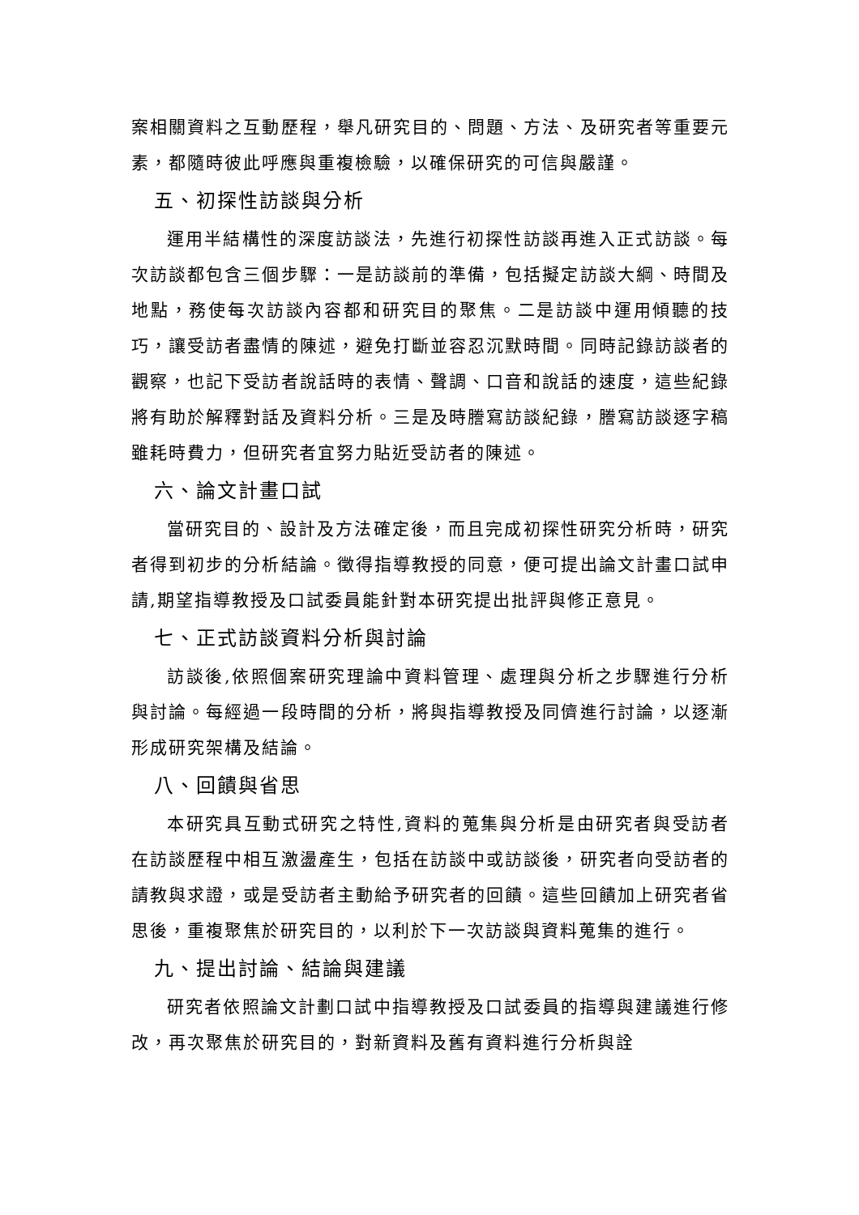案相關資料之互動歷程，舉凡研究目的、問題、方法、及研究者等重要元素，都隨時彼此呼應與重複檢驗，以確保研究的可信與嚴謹。
五、初探性訪談與分析
運用半結構性的深度訪談法，先進行初探性訪談再進入正式訪談。每次訪談都包含三個步驟：一是訪談前的準備，包括擬定訪談大綱、時間及地點，務使每次訪談內容都和研究目的聚焦。二是訪談中運用傾聽的技巧，讓受訪者盡情的陳述，避免打斷並容忍沉默時間。同時記錄訪談者的觀察，也記下受訪者說話時的表情、聲調、口音和說話的速度，這些紀錄將有助於解釋對話及資料分析。三是及時謄寫訪談紀錄，謄寫訪談逐字稿雖耗時費力，但研究者宜努力貼近受訪者的陳述。
六、論文計畫口試
當研究目的、設計及方法確定後，而且完成初探性研究分析時，研究者得到初步的分析結論。徵得指導教授的同意，便可提出論文計畫口試申請,期望指導教授及口試委員能針對本研究提出批評與修正意見。
七、正式訪談資料分析與討論
訪談後,依照個案研究理論中資料管理、處理與分析之步驟進行分析與討論。每經過一段時間的分析，將與指導教授及同儕進行討論，以逐漸形成研究架構及結論。
八、回饋與省思
本研究具互動式研究之特性,資料的蒐集與分析是由研究者與受訪者在訪談歷程中相互激盪產生，包括在訪談中或訪談後，研究者向受訪者的請教與求證，或是受訪者主動給予研究者的回饋。這些回饋加上研究者省思後，重複聚焦於研究目的，以利於下一次訪談與資料蒐集的進行。
九、提出討論、結論與建議
研究者依照論文計劃口試中指導教授及口試委員的指導與建議進行修改，再次聚焦於研究目的，對新資料及舊有資料進行分析與詮